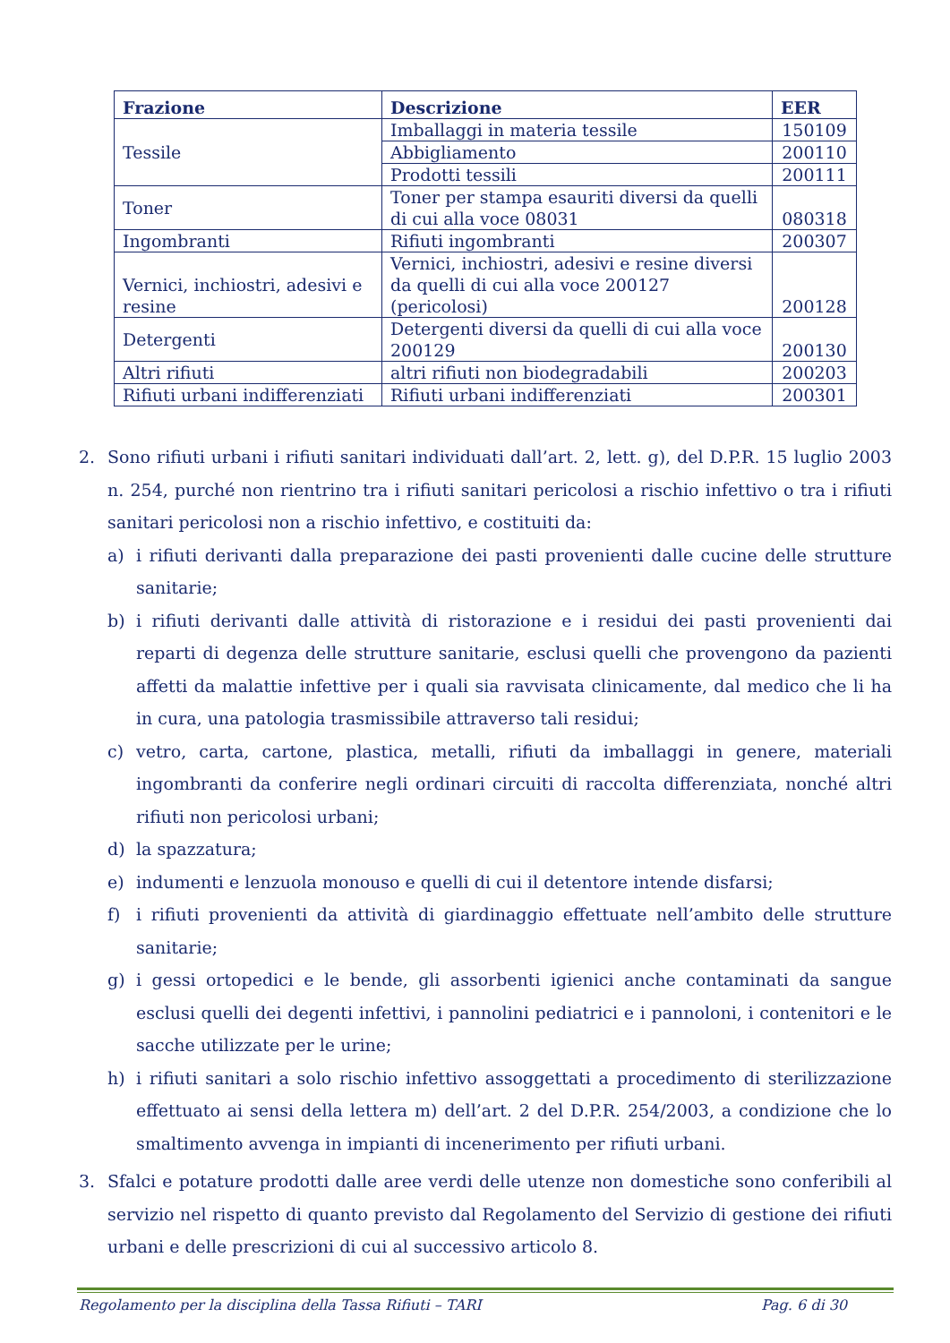| Frazione | Descrizione | EER |
| --- | --- | --- |
| Tessile | Imballaggi in materia tessile | 150109 |
| | Abbigliamento | 200110 |
| | Prodotti tessili | 200111 |
| Toner | Toner per stampa esauriti diversi da quelli di cui alla voce 08031 | 080318 |
| Ingombranti | Rifiuti ingombranti | 200307 |
| Vernici, inchiostri, adesivi e resine | Vernici, inchiostri, adesivi e resine diversi da quelli di cui alla voce 200127 (pericolosi) | 200128 |
| Detergenti | Detergenti diversi da quelli di cui alla voce 200129 | 200130 |
| Altri rifiuti | altri rifiuti non biodegradabili | 200203 |
| Rifiuti urbani indifferenziati | Rifiuti urbani indifferenziati | 200301 |
2. Sono rifiuti urbani i rifiuti sanitari individuati dall’art. 2, lett. g), del D.P.R. 15 luglio 2003 n. 254, purché non rientrino tra i rifiuti sanitari pericolosi a rischio infettivo o tra i rifiuti sanitari pericolosi non a rischio infettivo, e costituiti da:
a) i rifiuti derivanti dalla preparazione dei pasti provenienti dalle cucine delle strutture sanitarie;
b) i rifiuti derivanti dalle attività di ristorazione e i residui dei pasti provenienti dai reparti di degenza delle strutture sanitarie, esclusi quelli che provengono da pazienti affetti da malattie infettive per i quali sia ravvisata clinicamente, dal medico che li ha in cura, una patologia trasmissibile attraverso tali residui;
c) vetro, carta, cartone, plastica, metalli, rifiuti da imballaggi in genere, materiali ingombranti da conferire negli ordinari circuiti di raccolta differenziata, nonché altri rifiuti non pericolosi urbani;
d) la spazzatura;
e) indumenti e lenzuola monouso e quelli di cui il detentore intende disfarsi;
f) i rifiuti provenienti da attività di giardinaggio effettuate nell’ambito delle strutture sanitarie;
g) i gessi ortopedici e le bende, gli assorbenti igienici anche contaminati da sangue esclusi quelli dei degenti infettivi, i pannolini pediatrici e i pannoloni, i contenitori e le sacche utilizzate per le urine;
h) i rifiuti sanitari a solo rischio infettivo assoggettati a procedimento di sterilizzazione effettuato ai sensi della lettera m) dell’art. 2 del D.P.R. 254/2003, a condizione che lo smaltimento avvenga in impianti di incenerimento per rifiuti urbani.
3. Sfalci e potature prodotti dalle aree verdi delle utenze non domestiche sono conferibili al servizio nel rispetto di quanto previsto dal Regolamento del Servizio di gestione dei rifiuti urbani e delle prescrizioni di cui al successivo articolo 8.
Regolamento per la disciplina della Tassa Rifiuti – TARI Pag. 6 di 30